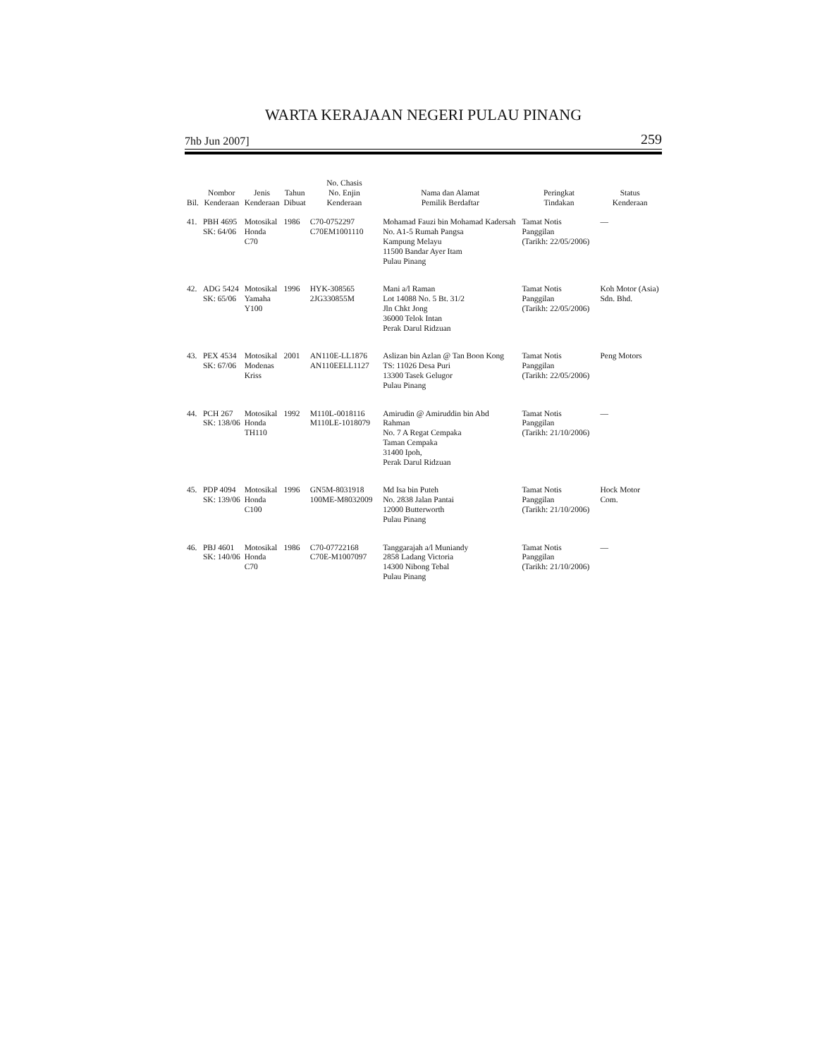WARTA KERAJAAN NEGERI PULAU PINANG
7hb Jun 2007] 259
| Bil. | Nombor Kenderaan | Jenis Kenderaan | Tahun Dibuat | No. Chasis No. Enjin Kenderaan | Nama dan Alamat Pemilik Berdaftar | Peringkat Tindakan | Status Kenderaan |
| --- | --- | --- | --- | --- | --- | --- | --- |
| 41. | PBH 4695 SK: 64/06 | Motosikal Honda C70 | 1986 | C70-0752297 C70EM1001110 | Mohamad Fauzi bin Mohamad Kadersah No. A1-5 Rumah Pangsa Kampung Melayu 11500 Bandar Ayer Itam Pulau Pinang | Tamat Notis Panggilan (Tarikh: 22/05/2006) | — |
| 42. | ADG 5424 SK: 65/06 | Motosikal Yamaha Y100 | 1996 | HYK-308565 2JG330855M | Mani a/l Raman Lot 14088 No. 5 Bt. 31/2 Jln Chkt Jong 36000 Telok Intan Perak Darul Ridzuan | Tamat Notis Panggilan (Tarikh: 22/05/2006) | Koh Motor (Asia) Sdn. Bhd. |
| 43. | PEX 4534 SK: 67/06 | Motosikal Modenas Kriss | 2001 | AN110E-LL1876 AN110EELL1127 | Aslizan bin Azlan @ Tan Boon Kong TS: 11026 Desa Puri 13300 Tasek Gelugor Pulau Pinang | Tamat Notis Panggilan (Tarikh: 22/05/2006) | Peng Motors |
| 44. | PCH 267 SK: 138/06 | Motosikal Honda TH110 | 1992 | M110L-0018116 M110LE-1018079 | Amirudin @ Amiruddin bin Abd Rahman No. 7 A Regat Cempaka Taman Cempaka 31400 Ipoh, Perak Darul Ridzuan | Tamat Notis Panggilan (Tarikh: 21/10/2006) | — |
| 45. | PDP 4094 SK: 139/06 | Motosikal Honda C100 | 1996 | GN5M-8031918 100ME-M8032009 | Md Isa bin Puteh No. 2838 Jalan Pantai 12000 Butterworth Pulau Pinang | Tamat Notis Panggilan (Tarikh: 21/10/2006) | Hock Motor Com. |
| 46. | PBJ 4601 SK: 140/06 | Motosikal Honda C70 | 1986 | C70-07722168 C70E-M1007097 | Tanggarajah a/l Muniandy 2858 Ladang Victoria 14300 Nibong Tebal Pulau Pinang | Tamat Notis Panggilan (Tarikh: 21/10/2006) | — |